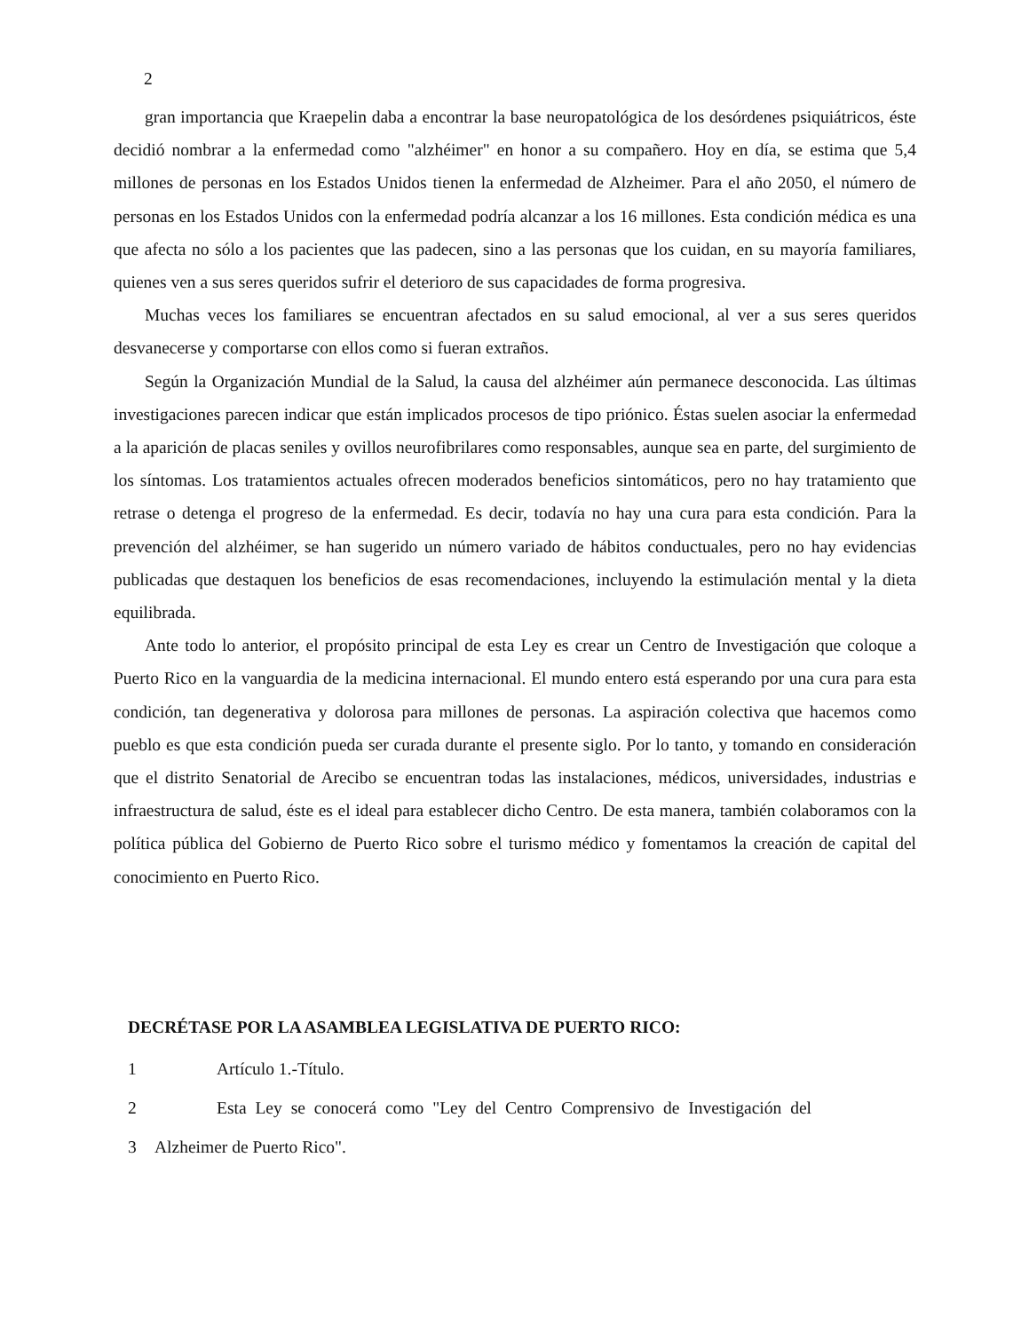2
gran importancia que Kraepelin daba a encontrar la base neuropatológica de los desórdenes psiquiátricos, éste decidió nombrar a la enfermedad como "alzhéimer" en honor a su compañero. Hoy en día, se estima que 5,4 millones de personas en los Estados Unidos tienen la enfermedad de Alzheimer. Para el año 2050, el número de personas en los Estados Unidos con la enfermedad podría alcanzar a los 16 millones. Esta condición médica es una que afecta no sólo a los pacientes que las padecen, sino a las personas que los cuidan, en su mayoría familiares, quienes ven a sus seres queridos sufrir el deterioro de sus capacidades de forma progresiva.
Muchas veces los familiares se encuentran afectados en su salud emocional, al ver a sus seres queridos desvanecerse y comportarse con ellos como si fueran extraños.
Según la Organización Mundial de la Salud, la causa del alzhéimer aún permanece desconocida. Las últimas investigaciones parecen indicar que están implicados procesos de tipo priónico. Éstas suelen asociar la enfermedad a la aparición de placas seniles y ovillos neurofibrilares como responsables, aunque sea en parte, del surgimiento de los síntomas. Los tratamientos actuales ofrecen moderados beneficios sintomáticos, pero no hay tratamiento que retrase o detenga el progreso de la enfermedad. Es decir, todavía no hay una cura para esta condición. Para la prevención del alzhéimer, se han sugerido un número variado de hábitos conductuales, pero no hay evidencias publicadas que destaquen los beneficios de esas recomendaciones, incluyendo la estimulación mental y la dieta equilibrada.
Ante todo lo anterior, el propósito principal de esta Ley es crear un Centro de Investigación que coloque a Puerto Rico en la vanguardia de la medicina internacional. El mundo entero está esperando por una cura para esta condición, tan degenerativa y dolorosa para millones de personas. La aspiración colectiva que hacemos como pueblo es que esta condición pueda ser curada durante el presente siglo. Por lo tanto, y tomando en consideración que el distrito Senatorial de Arecibo se encuentran todas las instalaciones, médicos, universidades, industrias e infraestructura de salud, éste es el ideal para establecer dicho Centro. De esta manera, también colaboramos con la política pública del Gobierno de Puerto Rico sobre el turismo médico y fomentamos la creación de capital del conocimiento en Puerto Rico.
DECRÉTASE POR LA ASAMBLEA LEGISLATIVA DE PUERTO RICO:
1 Artículo 1.-Título.
2 Esta Ley se conocerá como "Ley del Centro Comprensivo de Investigación del
3 Alzheimer de Puerto Rico".